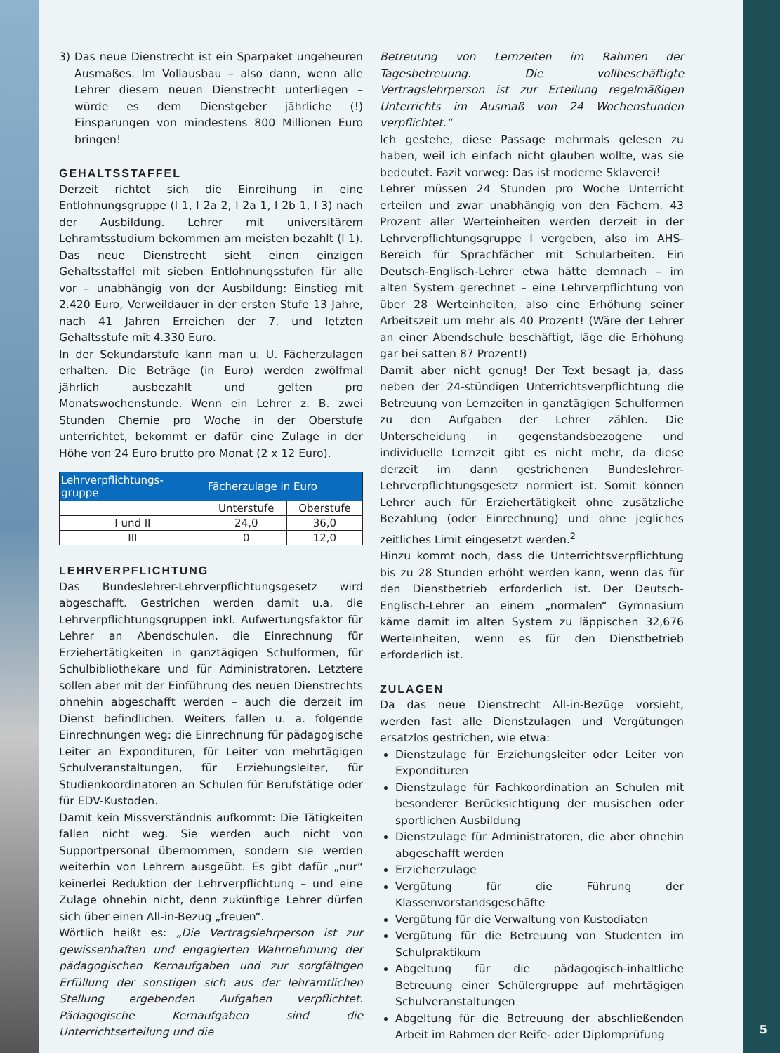3) Das neue Dienstrecht ist ein Sparpaket ungeheuren Ausmaßes. Im Vollausbau – also dann, wenn alle Lehrer diesem neuen Dienstrecht unterliegen – würde es dem Dienstgeber jährliche (!) Einsparungen von mindestens 800 Millionen Euro bringen!
GEHALTSSTAFFEL
Derzeit richtet sich die Einreihung in eine Entlohnungsgruppe (l 1, l 2a 2, l 2a 1, l 2b 1, l 3) nach der Ausbildung. Lehrer mit universitärem Lehramtsstudium bekommen am meisten bezahlt (l 1). Das neue Dienstrecht sieht einen einzigen Gehaltsstaffel mit sieben Entlohnungsstufen für alle vor – unabhängig von der Ausbildung: Einstieg mit 2.420 Euro, Verweildauer in der ersten Stufe 13 Jahre, nach 41 Jahren Erreichen der 7. und letzten Gehaltsstufe mit 4.330 Euro.
In der Sekundarstufe kann man u. U. Fächerzulagen erhalten. Die Beträge (in Euro) werden zwölfmal jährlich ausbezahlt und gelten pro Monatswochenstunde. Wenn ein Lehrer z. B. zwei Stunden Chemie pro Woche in der Oberstufe unterrichtet, bekommt er dafür eine Zulage in der Höhe von 24 Euro brutto pro Monat (2 x 12 Euro).
| Lehrverpflichtungs- gruppe | Fächerzulage in Euro | |
| --- | --- | --- |
| | Unterstufe | Oberstufe |
| I und II | 24,0 | 36,0 |
| III | 0 | 12,0 |
LEHRVERPFLICHTUNG
Das Bundeslehrer-Lehrverpflichtungsgesetz wird abgeschafft. Gestrichen werden damit u.a. die Lehrverpflichtungsgruppen inkl. Aufwertungsfaktor für Lehrer an Abendschulen, die Einrechnung für Erziehertätigkeiten in ganztägigen Schulformen, für Schulbibliothekare und für Administratoren. Letztere sollen aber mit der Einführung des neuen Dienstrechts ohnehin abgeschafft werden – auch die derzeit im Dienst befindlichen. Weiters fallen u. a. folgende Einrechnungen weg: die Einrechnung für pädagogische Leiter an Expondituren, für Leiter von mehrtägigen Schulveranstaltungen, für Erziehungsleiter, für Studienkoordinatoren an Schulen für Berufstätige oder für EDV-Kustoden.
Damit kein Missverständnis aufkommt: Die Tätigkeiten fallen nicht weg. Sie werden auch nicht von Supportpersonal übernommen, sondern sie werden weiterhin von Lehrern ausgeübt. Es gibt dafür „nur“ keinerlei Reduktion der Lehrverpflichtung – und eine Zulage ohnehin nicht, denn zukünftige Lehrer dürfen sich über einen All-in-Bezug „freuen“.
Wörtlich heißt es: „Die Vertragslehrperson ist zur gewissenhaften und engagierten Wahrnehmung der pädagogischen Kernaufgaben und zur sorgfältigen Erfüllung der sonstigen sich aus der lehramtlichen Stellung ergebenden Aufgaben verpflichtet. Pädagogische Kernaufgaben sind die Unterrichtserteilung und die
Betreuung von Lernzeiten im Rahmen der Tagesbetreuung. Die vollbeschäftigte Vertragslehrperson ist zur Erteilung regelmäßigen Unterrichts im Ausmaß von 24 Wochenstunden verpflichtet.“
Ich gestehe, diese Passage mehrmals gelesen zu haben, weil ich einfach nicht glauben wollte, was sie bedeutet. Fazit vorweg: Das ist moderne Sklaverei!
Lehrer müssen 24 Stunden pro Woche Unterricht erteilen und zwar unabhängig von den Fächern. 43 Prozent aller Werteinheiten werden derzeit in der Lehrverpflichtungsgruppe I vergeben, also im AHS-Bereich für Sprachfächer mit Schularbeiten. Ein Deutsch-Englisch-Lehrer etwa hätte demnach – im alten System gerechnet – eine Lehrverpflichtung von über 28 Werteinheiten, also eine Erhöhung seiner Arbeitszeit um mehr als 40 Prozent! (Wäre der Lehrer an einer Abendschule beschäftigt, läge die Erhöhung gar bei satten 87 Prozent!)
Damit aber nicht genug! Der Text besagt ja, dass neben der 24-stündigen Unterrichtsverpflichtung die Betreuung von Lernzeiten in ganztägigen Schulformen zu den Aufgaben der Lehrer zählen. Die Unterscheidung in gegenstandsbezogene und individuelle Lernzeit gibt es nicht mehr, da diese derzeit im dann gestrichenen Bundeslehrer-Lehrverpflichtungsgesetz normiert ist. Somit können Lehrer auch für Erziehertätigkeit ohne zusätzliche Bezahlung (oder Einrechnung) und ohne jegliches zeitliches Limit eingesetzt werden.<sup>2</sup>
Hinzu kommt noch, dass die Unterrichtsverpflichtung bis zu 28 Stunden erhöht werden kann, wenn das für den Dienstbetrieb erforderlich ist. Der Deutsch-Englisch-Lehrer an einem „normalen“ Gymnasium käme damit im alten System zu läppischen 32,676 Werteinheiten, wenn es für den Dienstbetrieb erforderlich ist.
ZULAGEN
Da das neue Dienstrecht All-in-Bezüge vorsieht, werden fast alle Dienstzulagen und Vergütungen ersatzlos gestrichen, wie etwa:
Dienstzulage für Erziehungsleiter oder Leiter von Expondituren
Dienstzulage für Fachkoordination an Schulen mit besonderer Berücksichtigung der musischen oder sportlichen Ausbildung
Dienstzulage für Administratoren, die aber ohnehin abgeschafft werden
Erzieherzulage
Vergütung für die Führung der Klassenvorstandsgeschäfte
Vergütung für die Verwaltung von Kustodiaten
Vergütung für die Betreuung von Studenten im Schulpraktikum
Abgeltung für die pädagogisch-inhaltliche Betreuung einer Schülergruppe auf mehrtägigen Schulveranstaltungen
Abgeltung für die Betreuung der abschließenden Arbeit im Rahmen der Reife- oder Diplomprüfung
5